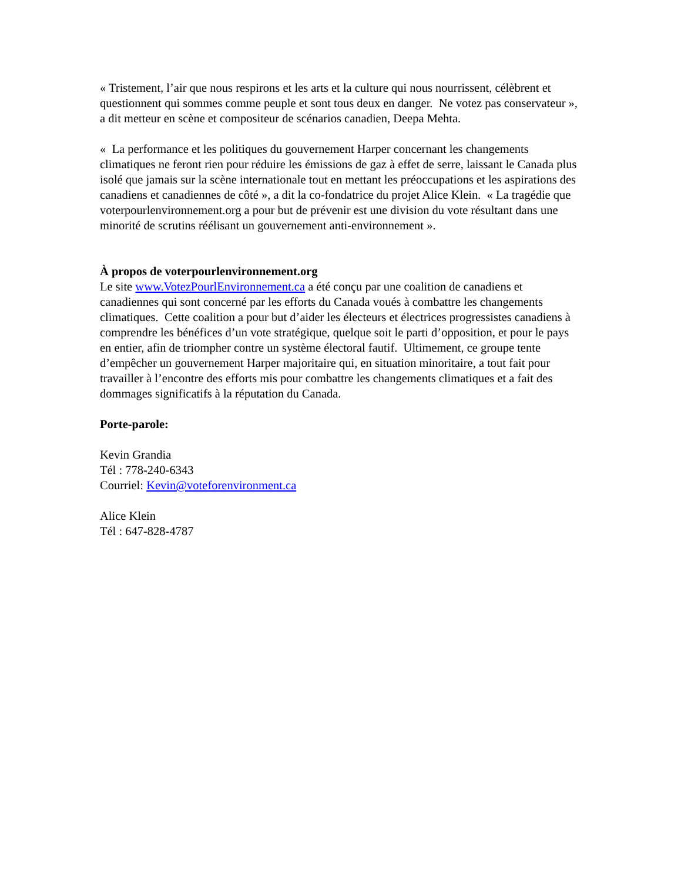« Tristement, l’air que nous respirons et les arts et la culture qui nous nourrissent, célèbrent et questionnent qui sommes comme peuple et sont tous deux en danger. Ne votez pas conservateur », a dit metteur en scène et compositeur de scénarios canadien, Deepa Mehta.
« La performance et les politiques du gouvernement Harper concernant les changements climatiques ne feront rien pour réduire les émissions de gaz à effet de serre, laissant le Canada plus isolé que jamais sur la scène internationale tout en mettant les préoccupations et les aspirations des canadiens et canadiennes de côté », a dit la co-fondatrice du projet Alice Klein. « La tragédie que voterpourlenvironnement.org a pour but de prévenir est une division du vote résultant dans une minorité de scrutins réélisant un gouvernement anti-environnement ».
À propos de voterpourlenvironnement.org
Le site www.VotezPourlEnvironnement.ca a été conçu par une coalition de canadiens et canadiennes qui sont concerné par les efforts du Canada voués à combattre les changements climatiques. Cette coalition a pour but d’aider les électeurs et électrices progressistes canadiens à comprendre les bénéfices d’un vote stratégique, quelque soit le parti d’opposition, et pour le pays en entier, afin de triompher contre un système électoral fautif. Ultimement, ce groupe tente d’empêcher un gouvernement Harper majoritaire qui, en situation minoritaire, a tout fait pour travailler à l’encontre des efforts mis pour combattre les changements climatiques et a fait des dommages significatifs à la réputation du Canada.
Porte-parole:
Kevin Grandia
Tél : 778-240-6343
Courriel: Kevin@voteforenvironment.ca
Alice Klein
Tél : 647-828-4787